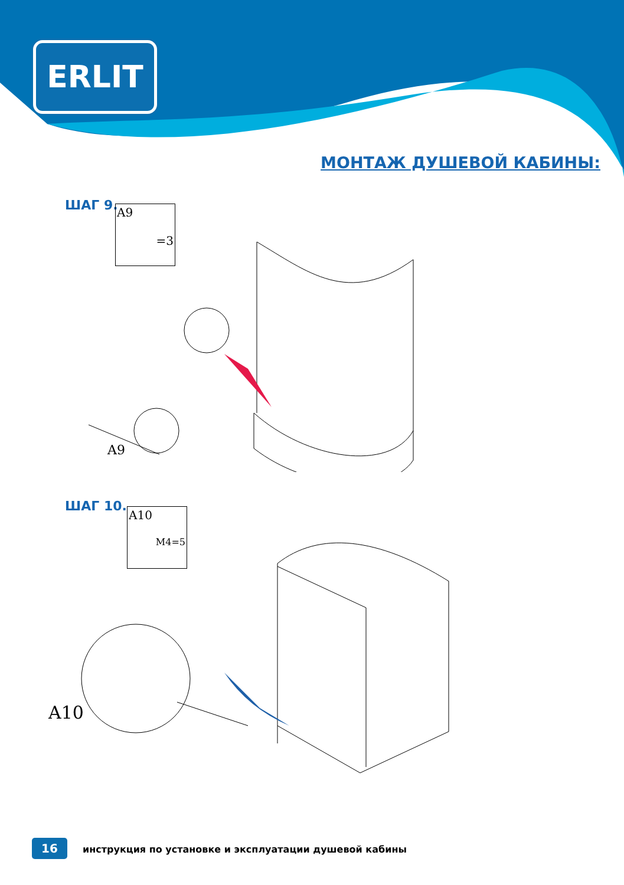ERLIT
МОНТАЖ ДУШЕВОЙ КАБИНЫ:
ШАГ 9.
A9
=3
A9
ШАГ 10.
A10
M4=5
A10
16
инструкция по установке и эксплуатации душевой кабины